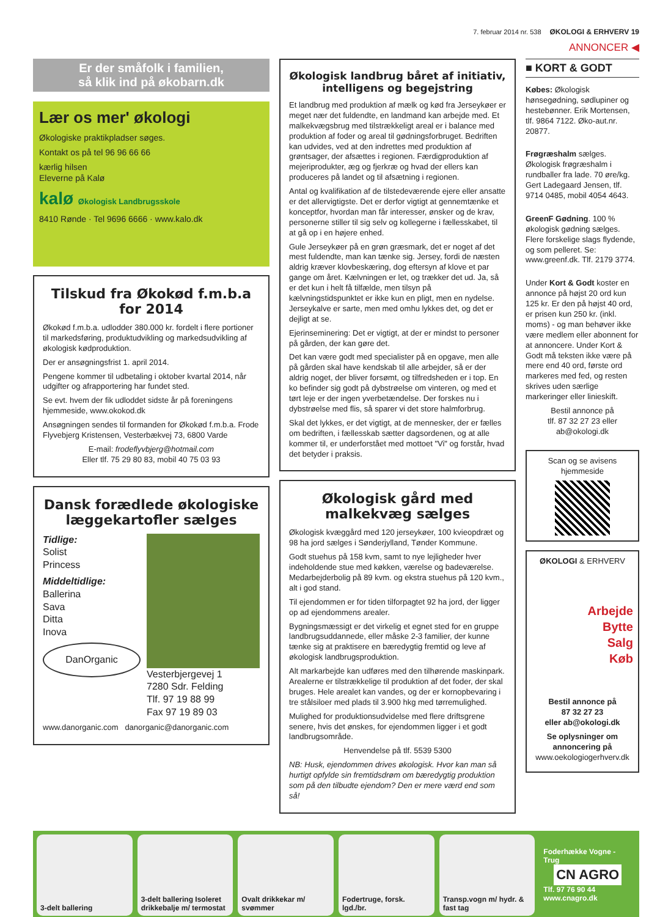7. februar 2014 nr. 538 ØKOLOGI & ERHVERV 19
ANNONCER ◀
Er der småfolk i familien,
så klik ind på økobarn.dk
Lær os mer' økologi
Økologiske praktikpladser søges.
Kontakt os på tel 96 96 66 66
kærlig hilsen
Eleverne på Kalø
kalø Økologisk Landbrugsskole
8410 Rønde · Tel 9696 6666 · www.kalo.dk
Tilskud fra Økokød f.m.b.a for 2014
Økokød f.m.b.a. udlodder 380.000 kr. fordelt i flere portioner til markedsføring, produktudvikling og markedsudvikling af økologisk kødproduktion.
Der er ansøgningsfrist 1. april 2014.
Pengene kommer til udbetaling i oktober kvartal 2014, når udgifter og afrapportering har fundet sted.
Se evt. hvem der fik udloddet sidste år på foreningens hjemmeside, www.okokod.dk
Ansøgningen sendes til formanden for Økokød f.m.b.a. Frode Flyvebjerg Kristensen, Vesterbækvej 73, 6800 Varde
E-mail: frodeflyvbjerg@hotmail.com
Eller tlf. 75 29 80 83, mobil 40 75 03 93
Dansk forædlede økologiske læggekartofler sælges
Tidlige:
Solist
Princess
Middeltidlige:
Ballerina
Sava
Ditta
Inova
DanOrganic
Vesterbjergevej 1
7280 Sdr. Felding
Tlf. 97 19 88 99
Fax 97 19 89 03
www.danorganic.com danorganic@danorganic.com
Økologisk landbrug båret af initiativ, intelligens og begejstring
Et landbrug med produktion af mælk og kød fra Jerseykøer er meget nær det fuldendte, en landmand kan arbejde med. Et malkekvægsbrug med tilstrækkeligt areal er i balance med produktion af foder og areal til gødningsforbruget. Bedriften kan udvides, ved at den indrettes med produktion af grøntsager, der afsættes i regionen. Færdigproduktion af mejeriprodukter, æg og fjerkræ og hvad der ellers kan produceres på landet og til afsætning i regionen.
Antal og kvalifikation af de tilstedeværende ejere eller ansatte er det allervigtigste. Det er derfor vigtigt at gennemtænke et konceptfor, hvordan man får interesser, ønsker og de krav, personerne stiller til sig selv og kollegerne i fællesskabet, til at gå op i en højere enhed.
Gule Jerseykøer på en grøn græsmark, det er noget af det mest fuldendte, man kan tænke sig. Jersey, fordi de næsten aldrig kræver klovbeskæring, dog eftersyn af klove et par gange om året. Kælvningen er let, og trækker det ud. Ja, så er det kun i helt få tilfælde, men tilsyn på kælvningstidspunktet er ikke kun en pligt, men en nydelse. Jerseykalve er sarte, men med omhu lykkes det, og det er dejligt at se.
Ejerinseminering: Det er vigtigt, at der er mindst to personer på gården, der kan gøre det.
Det kan være godt med specialister på en opgave, men alle på gården skal have kendskab til alle arbejder, så er der aldrig noget, der bliver forsømt, og tilfredsheden er i top. En ko befinder sig godt på dybstrøelse om vinteren, og med et tørt leje er der ingen yverbetændelse. Der forskes nu i dybstrøelse med flis, så sparer vi det store halmforbrug.
Skal det lykkes, er det vigtigt, at de mennesker, der er fælles om bedriften, i fællesskab sætter dagsordenen, og at alle kommer til, er underforstået med mottoet "Vi" og forstår, hvad det betyder i praksis.
Økologisk gård med malkekvæg sælges
Økologisk kvæggård med 120 jerseykøer, 100 kvieopdræt og 98 ha jord sælges i Sønderjylland, Tønder Kommune.
Godt stuehus på 158 kvm, samt to nye lejligheder hver indeholdende stue med køkken, værelse og badeværelse. Medarbejderbolig på 89 kvm. og ekstra stuehus på 120 kvm., alt i god stand.
Til ejendommen er for tiden tilforpagtet 92 ha jord, der ligger op ad ejendommens arealer.
Bygningsmæssigt er det virkelig et egnet sted for en gruppe landbrugsuddannede, eller måske 2-3 familier, der kunne tænke sig at praktisere en bæredygtig fremtid og leve af økologisk landbrugsproduktion.
Alt markarbejde kan udføres med den tilhørende maskinpark. Arealerne er tilstrækkelige til produktion af det foder, der skal bruges. Hele arealet kan vandes, og der er kornopbevaring i tre stålsiloer med plads til 3.900 hkg med tørremulighed.
Mulighed for produktionsudvidelse med flere driftsgrene senere, hvis det ønskes, for ejendommen ligger i et godt landbrugsområde.
Henvendelse på tlf. 5539 5300
NB: Husk, ejendommen drives økologisk. Hvor kan man så hurtigt opfylde sin fremtidsdrøm om bæredygtig produktion som på den tilbudte ejendom? Den er mere værd end som så!
■ KORT & GODT
Købes: Økologisk hønsegødning, sødlupiner og hestebønner. Erik Mortensen, tlf. 9864 7122. Øko-aut.nr. 20877.
Frøgræshalm sælges. Økologisk frøgræshalm i rundballer fra lade. 70 øre/kg. Gert Ladegaard Jensen, tlf. 9714 0485, mobil 4054 4643.
GreenF Gødning. 100 % økologisk gødning sælges. Flere forskelige slags flydende, og som pelleret. Se: www.greenf.dk. Tlf. 2179 3774.
Under Kort & Godt koster en annonce på højst 20 ord kun 125 kr. Er den på højst 40 ord, er prisen kun 250 kr. (inkl. moms) - og man behøver ikke være medlem eller abonnent for at annoncere. Under Kort & Godt må teksten ikke være på mere end 40 ord, første ord markeres med fed, og resten skrives uden særlige markeringer eller linieskift.
Bestil annonce på
tlf. 87 32 27 23 eller
ab@okologi.dk
Scan og se avisens hjemmeside
ØKOLOGI & ERHVERV
Arbejde
Bytte
Salg
Køb
Bestil annonce på
87 32 27 23
eller ab@okologi.dk
Se oplysninger om annoncering på
www.oekologiogerhverv.dk
3-delt ballering 3-delt ballering Isoleret drikkebalje m/ termostat
Ovalt drikkekar m/ svømmer Fodertruge, forsk. lgd./br. Transp.vogn m/ hydr. & fast tag
Foderhække Vogne - Trug
CN AGRO
Tlf. 97 76 90 44 www.cnagro.dk